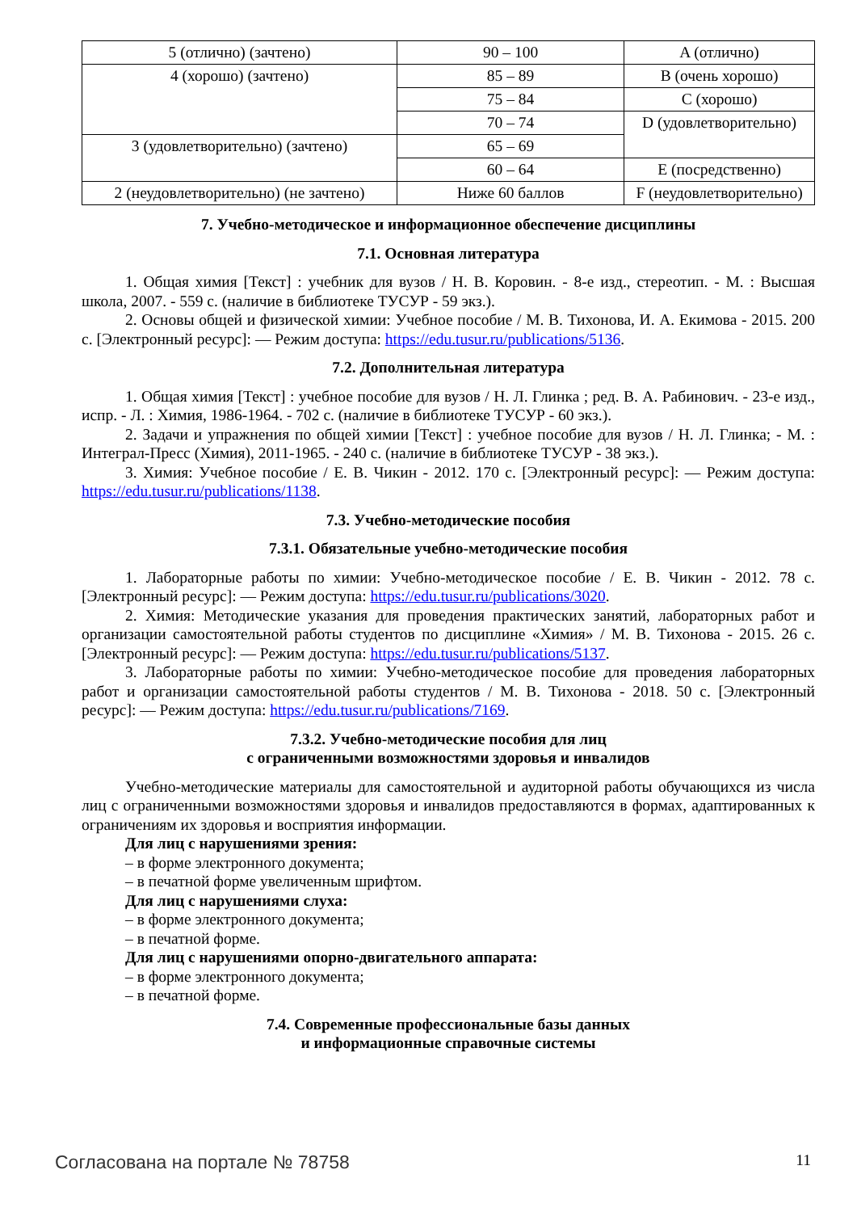| 5 (отлично) (зачтено) | 90 – 100 | A (отлично) |
| 4 (хорошо) (зачтено) | 85 – 89 | B (очень хорошо) |
| | 75 – 84 | C (хорошо) |
| | 70 – 74 | D (удовлетворительно) |
| 3 (удовлетворительно) (зачтено) | 65 – 69 | |
| | 60 – 64 | E (посредственно) |
| 2 (неудовлетворительно) (не зачтено) | Ниже 60 баллов | F (неудовлетворительно) |
7. Учебно-методическое и информационное обеспечение дисциплины
7.1. Основная литература
1. Общая химия [Текст] : учебник для вузов / Н. В. Коровин. - 8-е изд., стереотип. - М. : Высшая школа, 2007. - 559 с. (наличие в библиотеке ТУСУР - 59 экз.).
2. Основы общей и физической химии: Учебное пособие / М. В. Тихонова, И. А. Екимова - 2015. 200 с. [Электронный ресурс]: — Режим доступа: https://edu.tusur.ru/publications/5136.
7.2. Дополнительная литература
1. Общая химия [Текст] : учебное пособие для вузов / Н. Л. Глинка ; ред. В. А. Рабинович. - 23-е изд., испр. - Л. : Химия, 1986-1964. - 702 с. (наличие в библиотеке ТУСУР - 60 экз.).
2. Задачи и упражнения по общей химии [Текст] : учебное пособие для вузов / Н. Л. Глинка; - М. : Интеграл-Пресс (Химия), 2011-1965. - 240 с. (наличие в библиотеке ТУСУР - 38 экз.).
3. Химия: Учебное пособие / Е. В. Чикин - 2012. 170 с. [Электронный ресурс]: — Режим доступа: https://edu.tusur.ru/publications/1138.
7.3. Учебно-методические пособия
7.3.1. Обязательные учебно-методические пособия
1. Лабораторные работы по химии: Учебно-методическое пособие / Е. В. Чикин - 2012. 78 с. [Электронный ресурс]: — Режим доступа: https://edu.tusur.ru/publications/3020.
2. Химия: Методические указания для проведения практических занятий, лабораторных работ и организации самостоятельной работы студентов по дисциплине «Химия» / М. В. Тихонова - 2015. 26 с. [Электронный ресурс]: — Режим доступа: https://edu.tusur.ru/publications/5137.
3. Лабораторные работы по химии: Учебно-методическое пособие для проведения лабораторных работ и организации самостоятельной работы студентов / М. В. Тихонова - 2018. 50 с. [Электронный ресурс]: — Режим доступа: https://edu.tusur.ru/publications/7169.
7.3.2. Учебно-методические пособия для лиц
с ограниченными возможностями здоровья и инвалидов
Учебно-методические материалы для самостоятельной и аудиторной работы обучающихся из числа лиц с ограниченными возможностями здоровья и инвалидов предоставляются в формах, адаптированных к ограничениям их здоровья и восприятия информации.
Для лиц с нарушениями зрения:
– в форме электронного документа;
– в печатной форме увеличенным шрифтом.
Для лиц с нарушениями слуха:
– в форме электронного документа;
– в печатной форме.
Для лиц с нарушениями опорно-двигательного аппарата:
– в форме электронного документа;
– в печатной форме.
7.4. Современные профессиональные базы данных
и информационные справочные системы
Согласована на портале № 78758 11